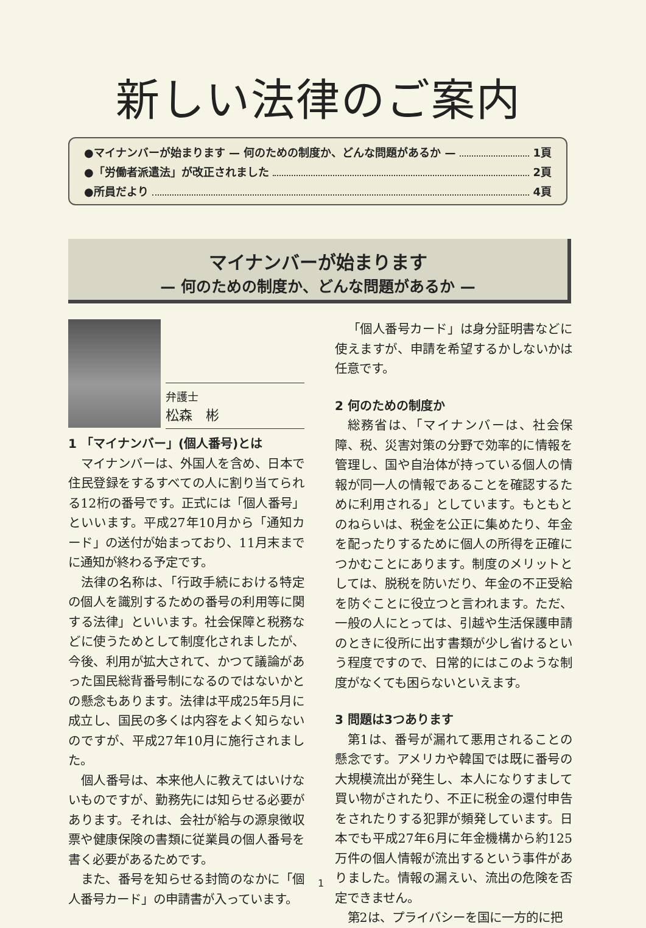新しい法律のご案内
●マイナンバーが始まります — 何のための制度か、どんな問題があるか — 1頁
●「労働者派遣法」が改正されました 2頁
●所員だより 4頁
マイナンバーが始まります
— 何のための制度か、どんな問題があるか —
1 「マイナンバー」(個人番号)とは
マイナンバーは、外国人を含め、日本で住民登録をするすべての人に割り当てられる12桁の番号です。正式には「個人番号」といいます。平成27年10月から「通知カード」の送付が始まっており、11月末までに通知が終わる予定です。
法律の名称は、「行政手続における特定の個人を識別するための番号の利用等に関する法律」といいます。社会保障と税務などに使うためとして制度化されましたが、今後、利用が拡大されて、かつて議論があった国民総背番号制になるのではないかとの懸念もあります。法律は平成25年5月に成立し、国民の多くは内容をよく知らないのですが、平成27年10月に施行されました。
個人番号は、本来他人に教えてはいけないものですが、勤務先には知らせる必要があります。それは、会社が給与の源泉徴収票や健康保険の書類に従業員の個人番号を書く必要があるためです。
また、番号を知らせる封筒のなかに「個人番号カード」の申請書が入っています。
弁護士
松森　彬
「個人番号カード」は身分証明書などに使えますが、申請を希望するかしないかは任意です。
2 何のための制度か
総務省は、「マイナンバーは、社会保障、税、災害対策の分野で効率的に情報を管理し、国や自治体が持っている個人の情報が同一人の情報であることを確認するために利用される」としています。もともとのねらいは、税金を公正に集めたり、年金を配ったりするために個人の所得を正確につかむことにあります。制度のメリットとしては、脱税を防いだり、年金の不正受給を防ぐことに役立つと言われます。ただ、一般の人にとっては、引越や生活保護申請のときに役所に出す書類が少し省けるという程度ですので、日常的にはこのような制度がなくても困らないといえます。
3 問題は3つあります
第1は、番号が漏れて悪用されることの懸念です。アメリカや韓国では既に番号の大規模流出が発生し、本人になりすまして買い物がされたり、不正に税金の還付申告をされたりする犯罪が頻発しています。日本でも平成27年6月に年金機構から約125万件の個人情報が流出するという事件がありました。情報の漏えい、流出の危険を否定できません。
第2は、プライバシーを国に一方的に把
1